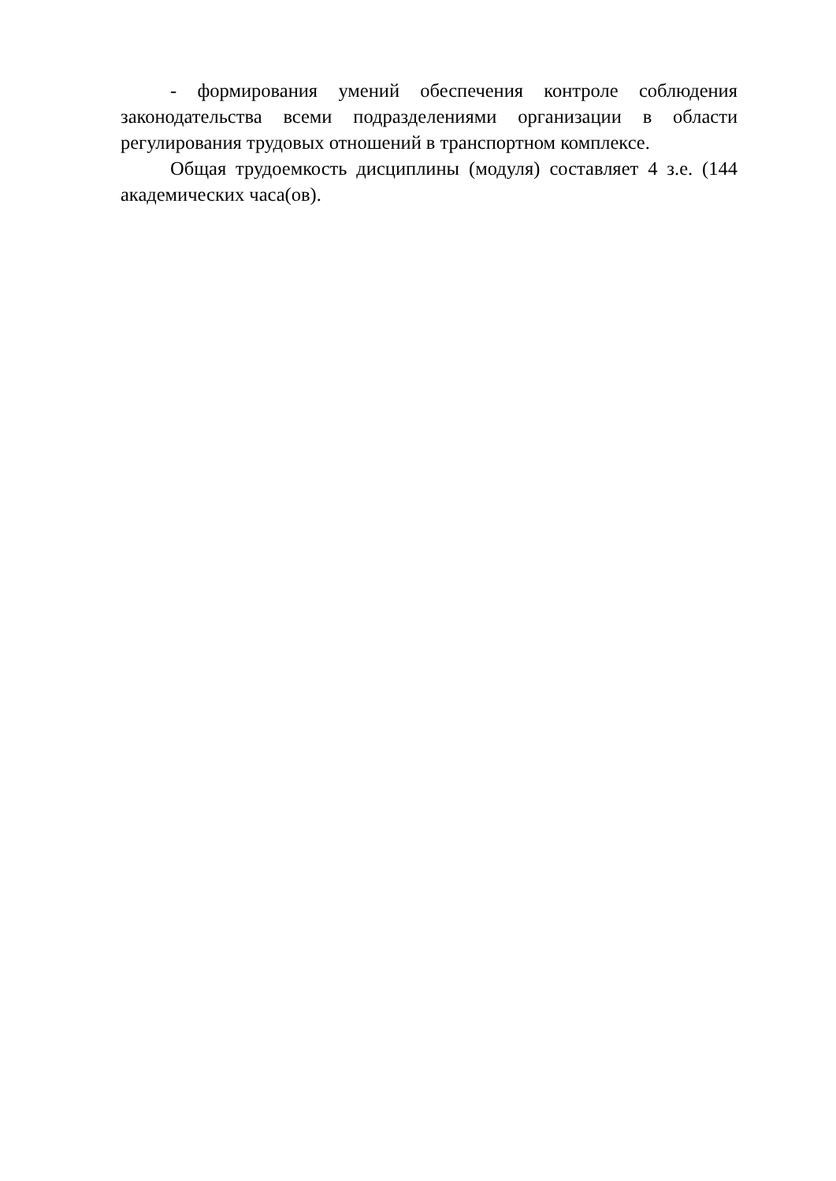- формирования умений обеспечения контроле соблюдения законодательства всеми подразделениями организации в области регулирования трудовых отношений в транспортном комплексе.
Общая трудоемкость дисциплины (модуля) составляет 4 з.е. (144 академических часа(ов).